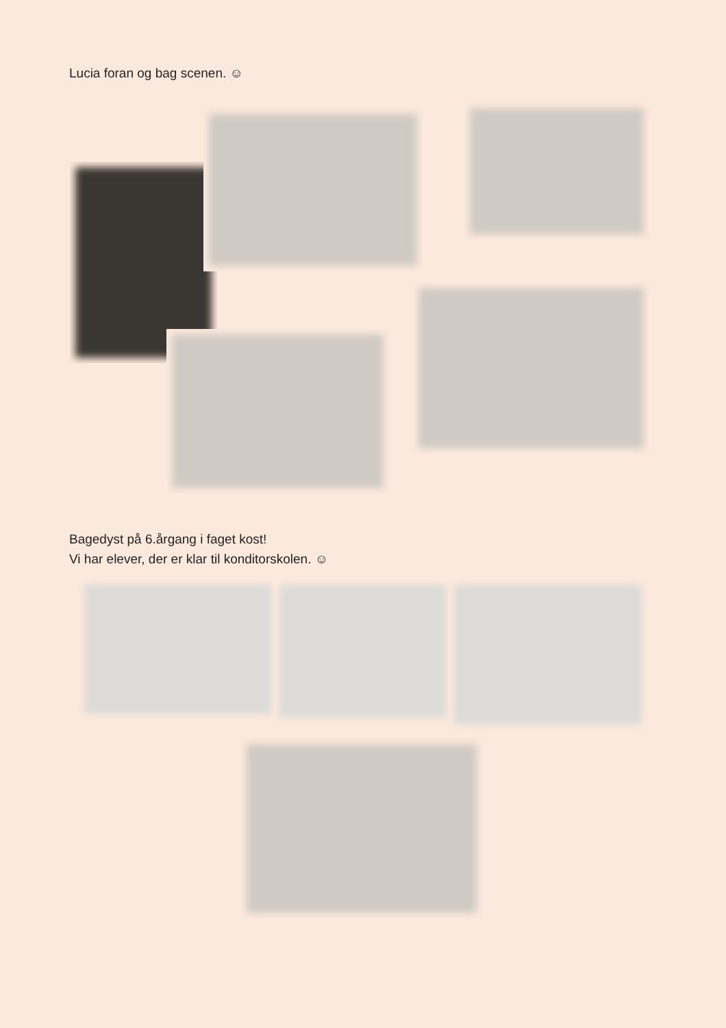Lucia foran og bag scenen. ☺
Bagedyst på 6.årgang i faget kost!
Vi har elever, der er klar til konditorskolen. ☺